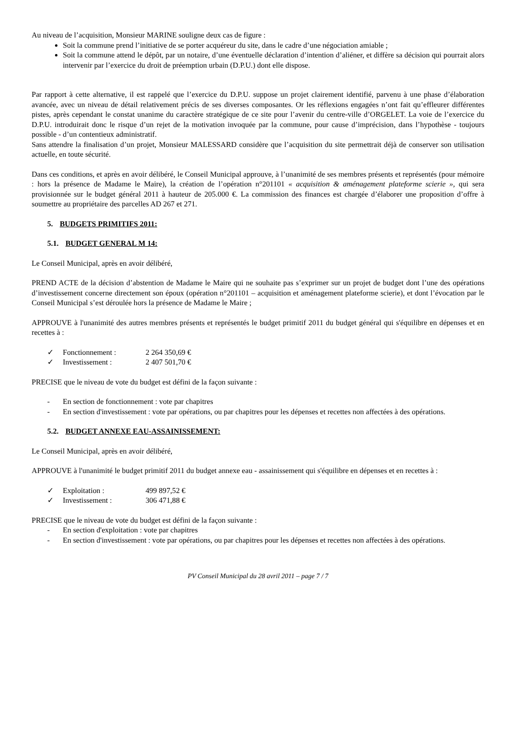Au niveau de l’acquisition, Monsieur MARINE souligne deux cas de figure :
Soit la commune prend l’initiative de se porter acquéreur du site, dans le cadre d’une négociation amiable ;
Soit la commune attend le dépôt, par un notaire, d’une éventuelle déclaration d’intention d’aliéner, et diffère sa décision qui pourrait alors intervenir par l’exercice du droit de préemption urbain (D.P.U.) dont elle dispose.
Par rapport à cette alternative, il est rappelé que l’exercice du D.P.U. suppose un projet clairement identifié, parvenu à une phase d’élaboration avancée, avec un niveau de détail relativement précis de ses diverses composantes. Or les réflexions engagées n’ont fait qu’effleurer différentes pistes, après cependant le constat unanime du caractère stratégique de ce site pour l’avenir du centre-ville d’ORGELET. La voie de l’exercice du D.P.U. introduirait donc le risque d’un rejet de la motivation invoquée par la commune, pour cause d’imprécision, dans l’hypothèse - toujours possible - d’un contentieux administratif.
Sans attendre la finalisation d’un projet, Monsieur MALESSARD considère que l’acquisition du site permettrait déjà de conserver son utilisation actuelle, en toute sécurité.
Dans ces conditions, et après en avoir délibéré, le Conseil Municipal approuve, à l’unanimité de ses membres présents et représentés (pour mémoire : hors la présence de Madame le Maire), la création de l’opération n°201101 « acquisition & aménagement plateforme scierie », qui sera provisionnée sur le budget général 2011 à hauteur de 205.000 €. La commission des finances est chargée d’élaborer une proposition d’offre à soumettre au propriétaire des parcelles AD 267 et 271.
5. BUDGETS PRIMITIFS 2011:
5.1. BUDGET GENERAL M 14:
Le Conseil Municipal, après en avoir délibéré,
PREND ACTE de la décision d’abstention de Madame le Maire qui ne souhaite pas s’exprimer sur un projet de budget dont l’une des opérations d’investissement concerne directement son époux (opération n°201101 – acquisition et aménagement plateforme scierie), et dont l’évocation par le Conseil Municipal s’est déroulée hors la présence de Madame le Maire ;
APPROUVE à l'unanimité des autres membres présents et représentés le budget primitif 2011 du budget général qui s'équilibre en dépenses et en recettes à :
✓ Fonctionnement : 2 264 350,69 €
✓ Investissement : 2 407 501,70 €
PRECISE que le niveau de vote du budget est défini de la façon suivante :
- En section de fonctionnement : vote par chapitres
- En section d'investissement : vote par opérations, ou par chapitres pour les dépenses et recettes non affectées à des opérations.
5.2. BUDGET ANNEXE EAU-ASSAINISSEMENT:
Le Conseil Municipal, après en avoir délibéré,
APPROUVE à l'unanimité le budget primitif 2011 du budget annexe eau - assainissement qui s'équilibre en dépenses et en recettes à :
✓ Exploitation : 499 897,52 €
✓ Investissement : 306 471,88 €
PRECISE que le niveau de vote du budget est défini de la façon suivante :
- En section d'exploitation : vote par chapitres
- En section d'investissement : vote par opérations, ou par chapitres pour les dépenses et recettes non affectées à des opérations.
PV Conseil Municipal du 28 avril 2011 – page 7 / 7